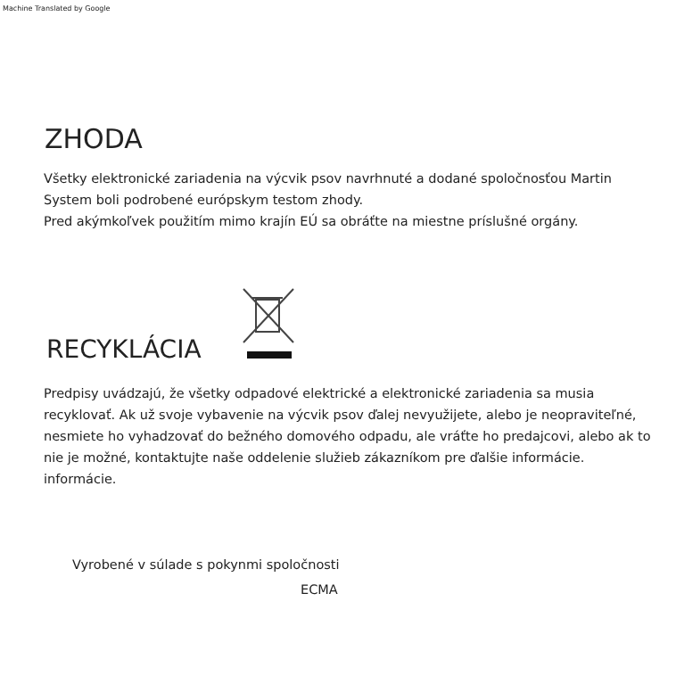Machine Translated by Google
ZHODA
Všetky elektronické zariadenia na výcvik psov navrhnuté a dodané spoločnosťou Martin System boli podrobené európskym testom zhody.
Pred akýmkoľvek použitím mimo krajín EÚ sa obráťte na miestne príslušné orgány.
RECYKLÁCIA
Predpisy uvádzajú, že všetky odpadové elektrické a elektronické zariadenia sa musia recyklovať. Ak už svoje vybavenie na výcvik psov ďalej nevyužijete, alebo je neopraviteľné, nesmiete ho vyhadzovať do bežného domového odpadu, ale vráťte ho predajcovi, alebo ak to nie je možné, kontaktujte naše oddelenie služieb zákazníkom pre ďalšie informácie. informácie.
Vyrobené v súlade s pokynmi spoločnosti
ECMA